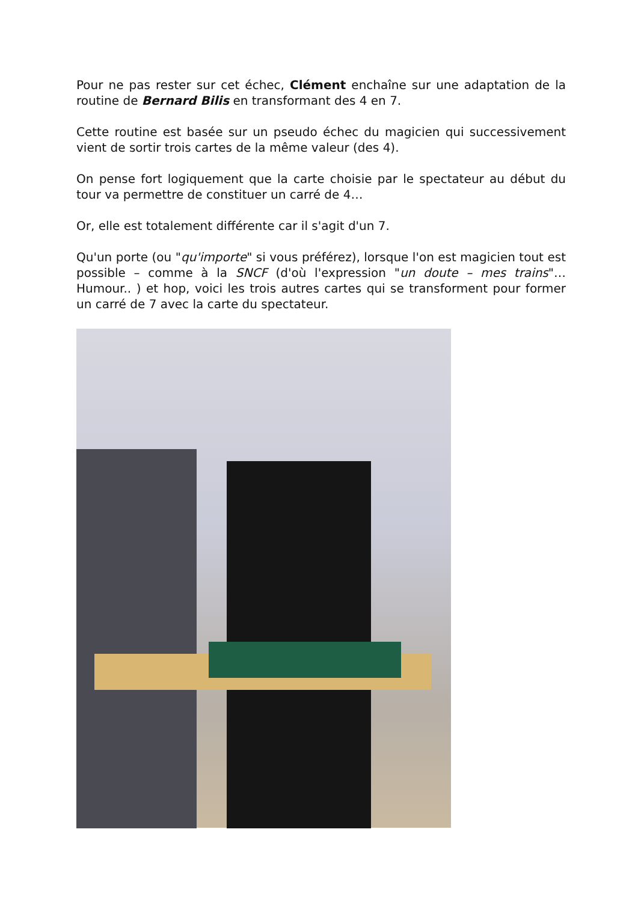Pour ne pas rester sur cet échec, Clément enchaîne sur une adaptation de la routine de Bernard Bilis en transformant des 4 en 7.
Cette routine est basée sur un pseudo échec du magicien qui successivement vient de sortir trois cartes de la même valeur (des 4).
On pense fort logiquement que la carte choisie par le spectateur au début du tour va permettre de constituer un carré de 4…
Or, elle est totalement différente car il s'agit d'un 7.
Qu'un porte (ou "qu'importe" si vous préférez), lorsque l'on est magicien tout est possible – comme à la SNCF (d'où l'expression "un doute – mes trains"… Humour.. ) et hop, voici les trois autres cartes qui se transforment pour former un carré de 7 avec la carte du spectateur.